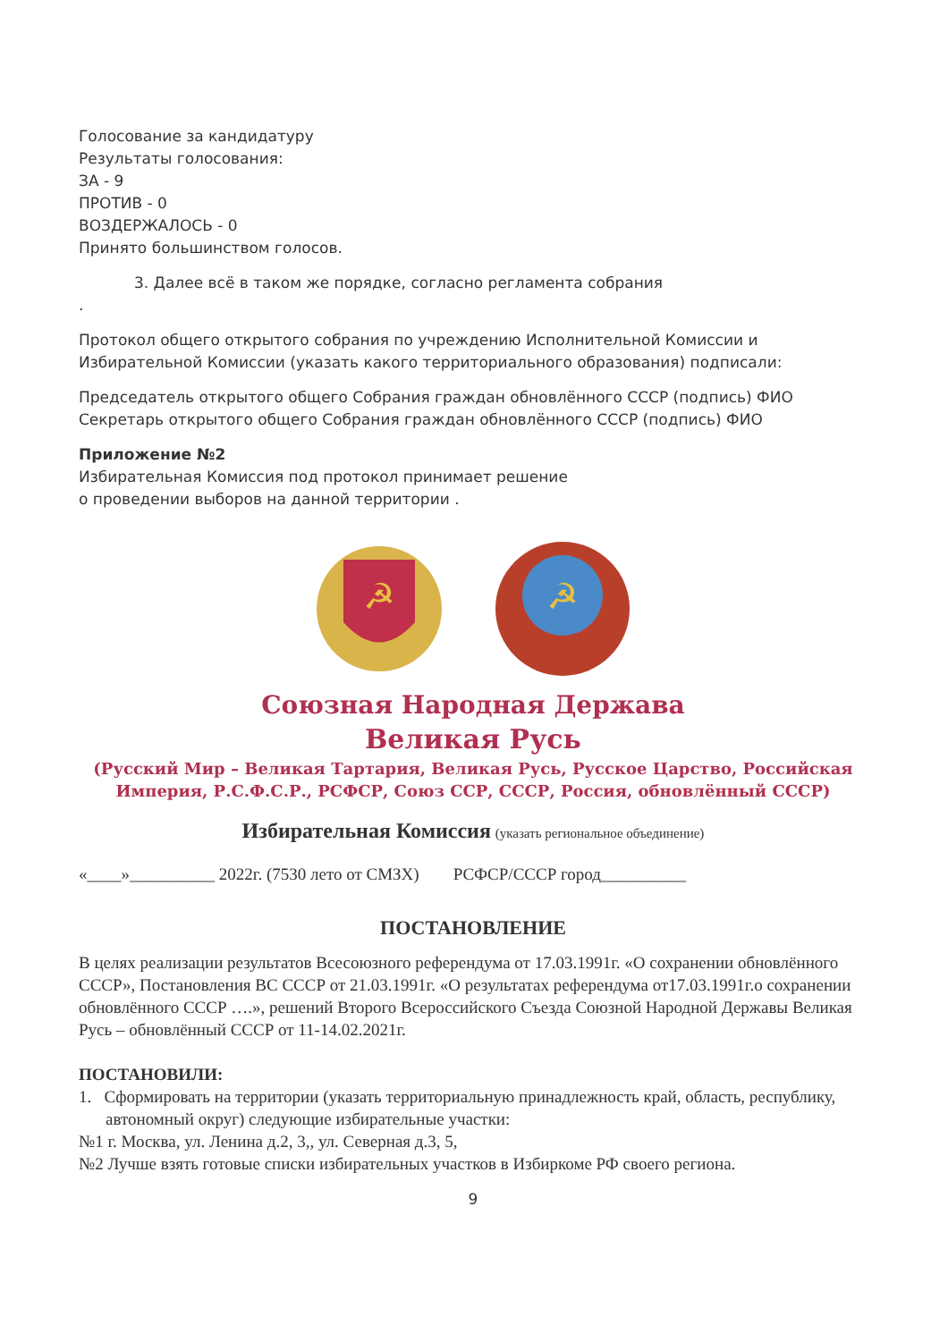Голосование за кандидатуру
Результаты голосования:
ЗА - 9
ПРОТИВ - 0
ВОЗДЕРЖАЛОСЬ - 0
Принято большинством голосов.
3. Далее всё в таком же порядке, согласно регламента собрания
.
Протокол общего открытого собрания по учреждению Исполнительной Комиссии и Избирательной Комиссии (указать какого территориального образования) подписали:
Председатель открытого общего Собрания граждан обновлённого СССР (подпись) ФИО
Секретарь открытого общего Собрания граждан обновлённого СССР (подпись) ФИО
Приложение №2
Избирательная Комиссия под протокол принимает решение
о проведении выборов на данной территории .
☭
☭
Союзная Народная Держава
Великая Русь
(Русский Мир – Великая Тартария, Великая Русь, Русское Царство, Российская Империя, Р.С.Ф.С.Р., РСФСР, Союз ССР, СССР, Россия, обновлённый СССР)
Избирательная Комиссия (указать региональное объединение)
«____»__________ 2022г. (7530 лето от СМЗХ) РСФСР/СССР город__________
ПОСТАНОВЛЕНИЕ
В целях реализации результатов Всесоюзного референдума от 17.03.1991г. «О сохранении обновлённого СССР», Постановления ВС СССР от 21.03.1991г. «О результатах референдума от17.03.1991г.о сохранении обновлённого СССР ….», решений Второго Всероссийского Съезда Союзной Народной Державы Великая Русь – обновлённый СССР от 11-14.02.2021г.
ПОСТАНОВИЛИ:
1. Сформировать на территории (указать территориальную принадлежность край, область, республику, автономный округ) следующие избирательные участки:
№1 г. Москва, ул. Ленина д.2, 3,, ул. Северная д.3, 5,
№2 Лучше взять готовые списки избирательных участков в Избиркоме РФ своего региона.
9